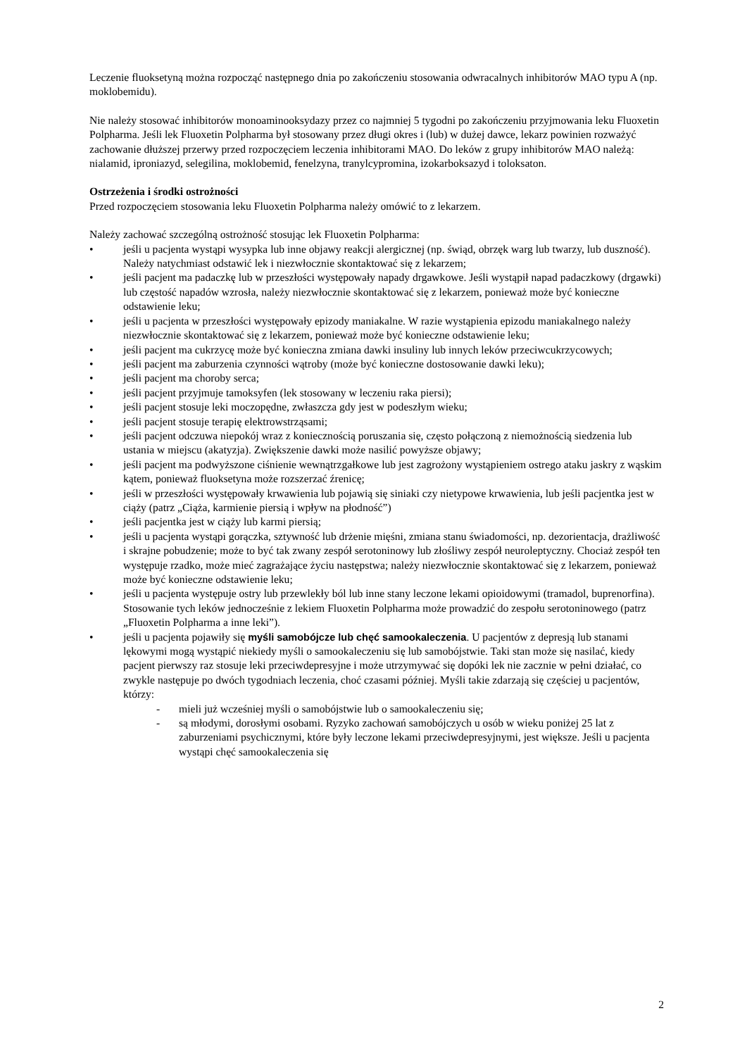Leczenie fluoksetyną można rozpocząć następnego dnia po zakończeniu stosowania odwracalnych inhibitorów MAO typu A (np. moklobemidu).
Nie należy stosować inhibitorów monoaminooksydazy przez co najmniej 5 tygodni po zakończeniu przyjmowania leku Fluoxetin Polpharma. Jeśli lek Fluoxetin Polpharma był stosowany przez długi okres i (lub) w dużej dawce, lekarz powinien rozważyć zachowanie dłuższej przerwy przed rozpoczęciem leczenia inhibitorami MAO. Do leków z grupy inhibitorów MAO należą: nialamid, iproniazyd, selegilina, moklobemid, fenelzyna, tranylcypromina, izokarboksazyd i toloksaton.
Ostrzeżenia i środki ostrożności
Przed rozpoczęciem stosowania leku Fluoxetin Polpharma należy omówić to z lekarzem.
Należy zachować szczególną ostrożność stosując lek Fluoxetin Polpharma:
• jeśli u pacjenta wystąpi wysypka lub inne objawy reakcji alergicznej (np. świąd, obrzęk warg lub twarzy, lub duszność). Należy natychmiast odstawić lek i niezwłocznie skontaktować się z lekarzem;
• jeśli pacjent ma padaczkę lub w przeszłości występowały napady drgawkowe. Jeśli wystąpił napad padaczkowy (drgawki) lub częstość napadów wzrosła, należy niezwłocznie skontaktować się z lekarzem, ponieważ może być konieczne odstawienie leku;
• jeśli u pacjenta w przeszłości występowały epizody maniakalne. W razie wystąpienia epizodu maniakalnego należy niezwłocznie skontaktować się z lekarzem, ponieważ może być konieczne odstawienie leku;
• jeśli pacjent ma cukrzycę może być konieczna zmiana dawki insuliny lub innych leków przeciwcukrzycowych;
• jeśli pacjent ma zaburzenia czynności wątroby (może być konieczne dostosowanie dawki leku);
• jeśli pacjent ma choroby serca;
• jeśli pacjent przyjmuje tamoksyfen (lek stosowany w leczeniu raka piersi);
• jeśli pacjent stosuje leki moczopędne, zwłaszcza gdy jest w podeszłym wieku;
• jeśli pacjent stosuje terapię elektrowstrząsami;
• jeśli pacjent odczuwa niepokój wraz z koniecznością poruszania się, często połączoną z niemożnością siedzenia lub ustania w miejscu (akatyzja). Zwiększenie dawki może nasilić powyższe objawy;
• jeśli pacjent ma podwyższone ciśnienie wewnątrzgałkowe lub jest zagrożony wystąpieniem ostrego ataku jaskry z wąskim kątem, ponieważ fluoksetyna może rozszerzać źrenicę;
• jeśli w przeszłości występowały krwawienia lub pojawią się siniaki czy nietypowe krwawienia, lub jeśli pacjentka jest w ciąży (patrz „Ciąża, karmienie piersią i wpływ na płodność”)
• jeśli pacjentka jest w ciąży lub karmi piersią;
• jeśli u pacjenta wystąpi gorączka, sztywność lub drżenie mięśni, zmiana stanu świadomości, np. dezorientacja, drażliwość i skrajne pobudzenie; może to być tak zwany zespół serotoninowy lub złośliwy zespół neuroleptyczny. Chociaż zespół ten występuje rzadko, może mieć zagrażające życiu następstwa; należy niezwłocznie skontaktować się z lekarzem, ponieważ może być konieczne odstawienie leku;
• jeśli u pacjenta występuje ostry lub przewlekły ból lub inne stany leczone lekami opioidowymi (tramadol, buprenorfina). Stosowanie tych leków jednocześnie z lekiem Fluoxetin Polpharma może prowadzić do zespołu serotoninowego (patrz „Fluoxetin Polpharma a inne leki”).
• jeśli u pacjenta pojawiły się myśli samobójcze lub chęć samookaleczenia. U pacjentów z depresją lub stanami lękowymi mogą wystąpić niekiedy myśli o samookaleczeniu się lub samobójstwie. Taki stan może się nasilać, kiedy pacjent pierwszy raz stosuje leki przeciwdepresyjne i może utrzymywać się dopóki lek nie zacznie w pełni działać, co zwykle następuje po dwóch tygodniach leczenia, choć czasami później. Myśli takie zdarzają się częściej u pacjentów, którzy:
- mieli już wcześniej myśli o samobójstwie lub o samookaleczeniu się;
- są młodymi, dorosłymi osobami. Ryzyko zachowań samobójczych u osób w wieku poniżej 25 lat z zaburzeniami psychicznymi, które były leczone lekami przeciwdepresyjnymi, jest większe. Jeśli u pacjenta wystąpi chęć samookaleczenia się
2